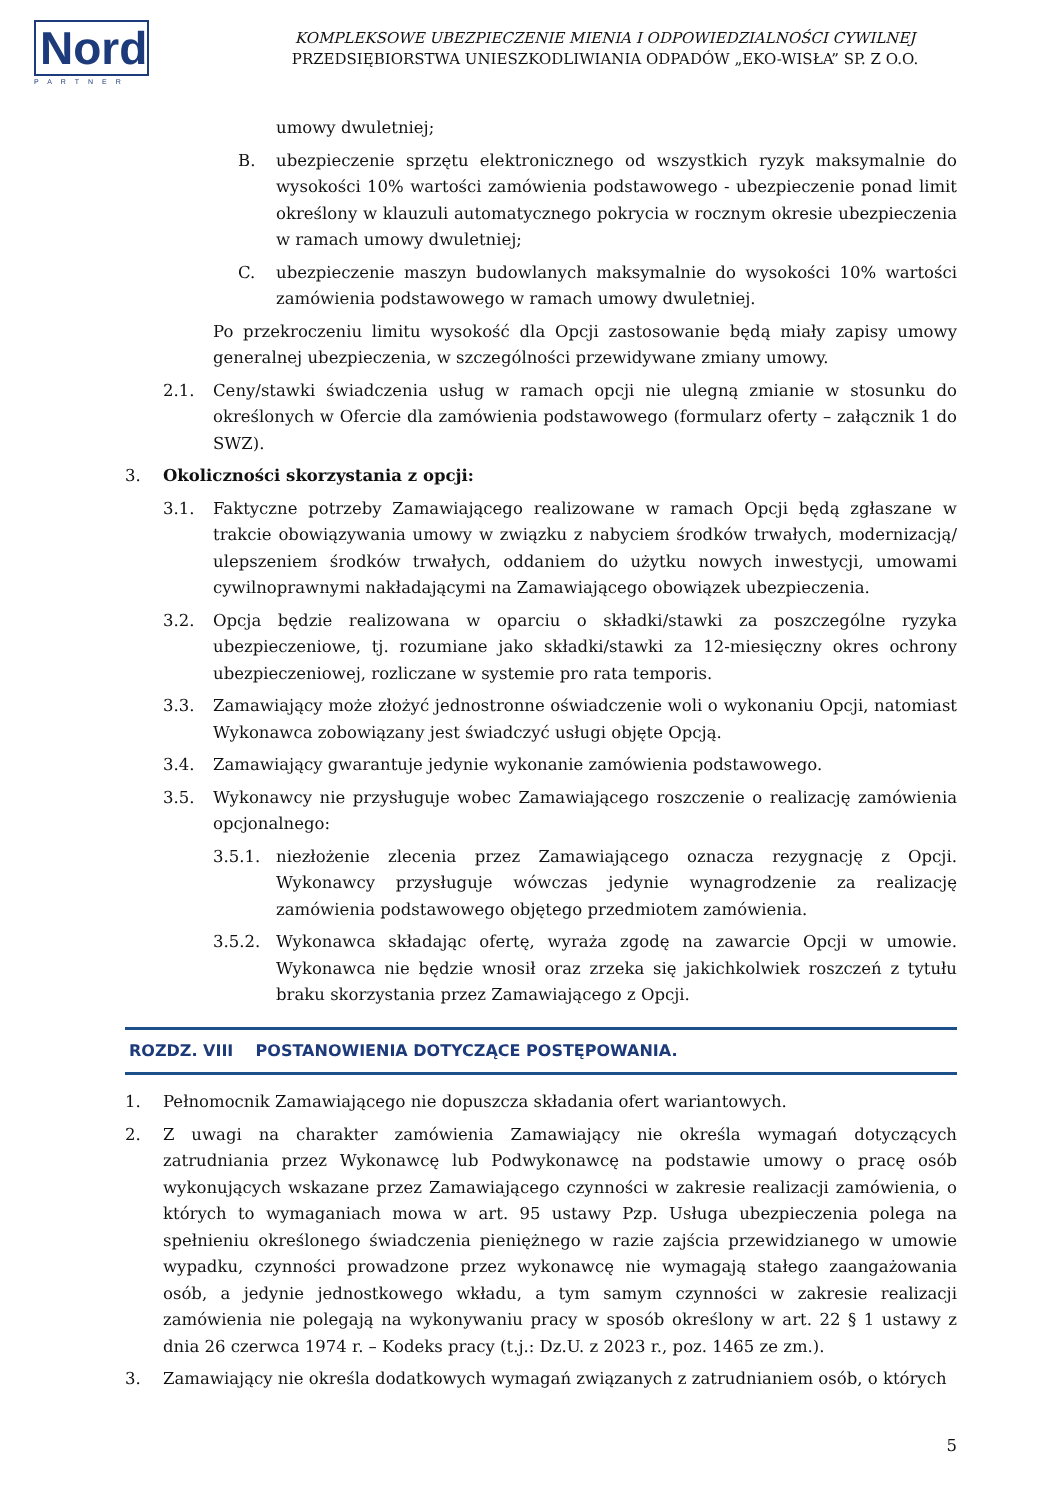Nord
PARTNER
KOMPLEKSOWE UBEZPIECZENIE MIENIA I ODPOWIEDZIALNOŚCI CYWILNEJ
PRZEDSIĘBIORSTWA UNIESZKODLIWIANIA ODPADÓW „EKO-WISŁA” SP. Z O.O.
umowy dwuletniej;
B. ubezpieczenie sprzętu elektronicznego od wszystkich ryzyk maksymalnie do wysokości 10% wartości zamówienia podstawowego - ubezpieczenie ponad limit określony w klauzuli automatycznego pokrycia w rocznym okresie ubezpieczenia w ramach umowy dwuletniej;
C. ubezpieczenie maszyn budowlanych maksymalnie do wysokości 10% wartości zamówienia podstawowego w ramach umowy dwuletniej.
Po przekroczeniu limitu wysokość dla Opcji zastosowanie będą miały zapisy umowy generalnej ubezpieczenia, w szczególności przewidywane zmiany umowy.
2.1. Ceny/stawki świadczenia usług w ramach opcji nie ulegną zmianie w stosunku do określonych w Ofercie dla zamówienia podstawowego (formularz oferty – załącznik 1 do SWZ).
3. Okoliczności skorzystania z opcji:
3.1. Faktyczne potrzeby Zamawiającego realizowane w ramach Opcji będą zgłaszane w trakcie obowiązywania umowy w związku z nabyciem środków trwałych, modernizacją/ ulepszeniem środków trwałych, oddaniem do użytku nowych inwestycji, umowami cywilnoprawnymi nakładającymi na Zamawiającego obowiązek ubezpieczenia.
3.2. Opcja będzie realizowana w oparciu o składki/stawki za poszczególne ryzyka ubezpieczeniowe, tj. rozumiane jako składki/stawki za 12-miesięczny okres ochrony ubezpieczeniowej, rozliczane w systemie pro rata temporis.
3.3. Zamawiający może złożyć jednostronne oświadczenie woli o wykonaniu Opcji, natomiast Wykonawca zobowiązany jest świadczyć usługi objęte Opcją.
3.4. Zamawiający gwarantuje jedynie wykonanie zamówienia podstawowego.
3.5. Wykonawcy nie przysługuje wobec Zamawiającego roszczenie o realizację zamówienia opcjonalnego:
3.5.1. niezłożenie zlecenia przez Zamawiającego oznacza rezygnację z Opcji. Wykonawcy przysługuje wówczas jedynie wynagrodzenie za realizację zamówienia podstawowego objętego przedmiotem zamówienia.
3.5.2. Wykonawca składając ofertę, wyraża zgodę na zawarcie Opcji w umowie. Wykonawca nie będzie wnosił oraz zrzeka się jakichkolwiek roszczeń z tytułu braku skorzystania przez Zamawiającego z Opcji.
ROZDZ. VIII POSTANOWIENIA DOTYCZĄCE POSTĘPOWANIA.
1. Pełnomocnik Zamawiającego nie dopuszcza składania ofert wariantowych.
2. Z uwagi na charakter zamówienia Zamawiający nie określa wymagań dotyczących zatrudniania przez Wykonawcę lub Podwykonawcę na podstawie umowy o pracę osób wykonujących wskazane przez Zamawiającego czynności w zakresie realizacji zamówienia, o których to wymaganiach mowa w art. 95 ustawy Pzp. Usługa ubezpieczenia polega na spełnieniu określonego świadczenia pieniężnego w razie zajścia przewidzianego w umowie wypadku, czynności prowadzone przez wykonawcę nie wymagają stałego zaangażowania osób, a jedynie jednostkowego wkładu, a tym samym czynności w zakresie realizacji zamówienia nie polegają na wykonywaniu pracy w sposób określony w art. 22 § 1 ustawy z dnia 26 czerwca 1974 r. – Kodeks pracy (t.j.: Dz.U. z 2023 r., poz. 1465 ze zm.).
3. Zamawiający nie określa dodatkowych wymagań związanych z zatrudnianiem osób, o których
5